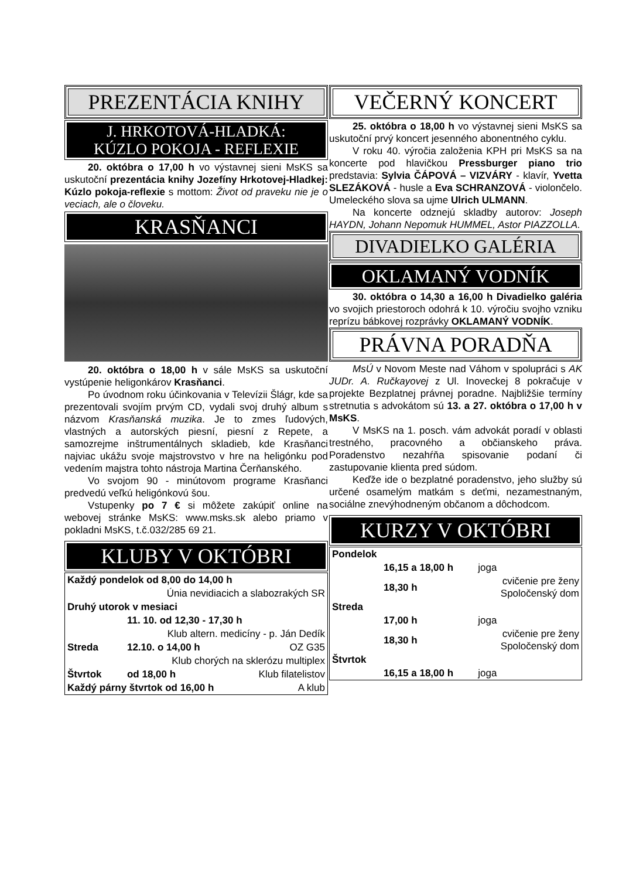PREZENTÁCIA KNIHY
J. HRKOTOVÁ-HLADKÁ:
KÚZLO POKOJA - REFLEXIE
20. októbra o 17,00 h vo výstavnej sieni MsKS sa uskutoční prezentácia knihy Jozefíny Hrkotovej-Hladkej: Kúzlo pokoja-reflexie s mottom: Život od praveku nie je o veciach, ale o človeku.
KRASŇANCI
20. októbra o 18,00 h v sále MsKS sa uskutoční vystúpenie heligonkárov Krasňanci.
Po úvodnom roku účinkovania v Televízii Šlágr, kde sa prezentovali svojím prvým CD, vydali svoj druhý album s názvom Krasňanská muzika. Je to zmes ľudových, vlastných a autorských piesní, piesní z Repete, a samozrejme inštrumentálnych skladieb, kde Krasňanci najviac ukážu svoje majstrovstvo v hre na heligónku pod vedením majstra tohto nástroja Martina Čerňanského.
Vo svojom 90 - minútovom programe Krasňanci predvedú veľkú heligónkovú šou.
Vstupenky po 7 € si môžete zakúpiť online na webovej stránke MsKS: www.msks.sk alebo priamo v pokladni MsKS, t.č.032/285 69 21.
KLUBY V OKTÓBRI
| Každý pondelok od 8,00 do 14,00 h | | |
| Únia nevidiacich a slabozrakých SR | | |
| Druhý utorok v mesiaci | | |
| | 11. 10. od 12,30 - 17,30 h | |
| Klub altern. medicíny - p. Ján Dedík | | |
| Streda | 12.10. o 14,00 h | OZ G35 |
| Klub chorých na sklerózu multiplex | | |
| Štvrtok | od 18,00 h | Klub filatelistov |
| Každý párny štvrtok od 16,00 h | | A klub |
VEČERNÝ KONCERT
25. októbra o 18,00 h vo výstavnej sieni MsKS sa uskutoční prvý koncert jesenného abonentného cyklu.
V roku 40. výročia založenia KPH pri MsKS sa na koncerte pod hlavičkou Pressburger piano trio predstavia: Sylvia ČÁPOVÁ – VIZVÁRY - klavír, Yvetta SLEZÁKOVÁ - husle a Eva SCHRANZOVÁ - violončelo. Umeleckého slova sa ujme Ulrich ULMANN.
Na koncerte odznejú skladby autorov: Joseph HAYDN, Johann Nepomuk HUMMEL, Astor PIAZZOLLA.
DIVADIELKO GALÉRIA
OKLAMANÝ VODNÍK
30. októbra o 14,30 a 16,00 h Divadielko galéria vo svojich priestoroch odohrá k 10. výročiu svojho vzniku reprízu bábkovej rozprávky OKLAMANÝ VODNÍK.
PRÁVNA PORADŇA
MsÚ v Novom Meste nad Váhom v spolupráci s AK JUDr. A. Ručkayovej z Ul. Inoveckej 8 pokračuje v projekte Bezplatnej právnej poradne. Najbližšie termíny stretnutia s advokátom sú 13. a 27. októbra o 17,00 h v MsKS.
V MsKS na 1. posch. vám advokát poradí v oblasti trestného, pracovného a občianskeho práva. Poradenstvo nezahŕňa spisovanie podaní či zastupovanie klienta pred súdom.
Keďže ide o bezplatné poradenstvo, jeho služby sú určené osamelým matkám s deťmi, nezamestnaným, sociálne znevýhodneným občanom a dôchodcom.
KURZY V OKTÓBRI
| Pondelok | | |
| | 16,15 a 18,00 h | joga |
| | 18,30 h | cvičenie pre ženy Spoločenský dom |
| Streda | | |
| | 17,00 h | joga |
| | 18,30 h | cvičenie pre ženy Spoločenský dom |
| Štvrtok | | |
| | 16,15 a 18,00 h | joga |